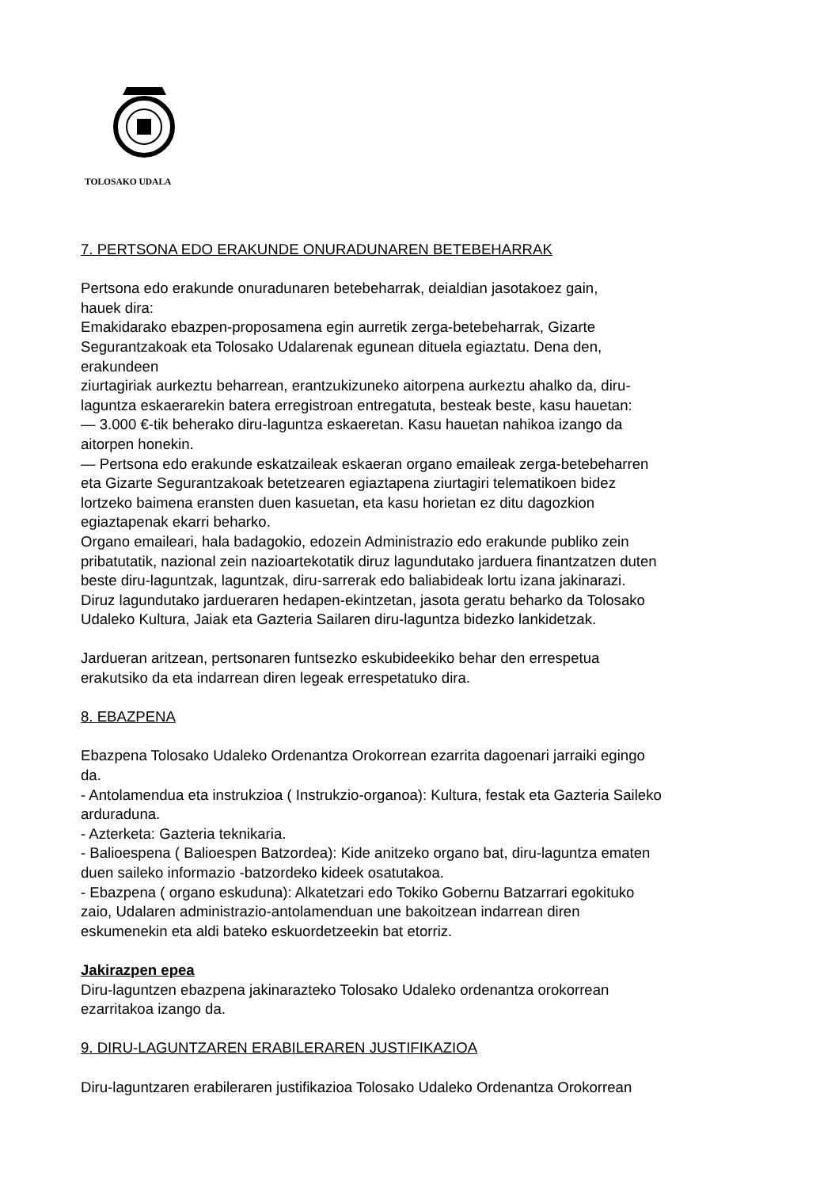TOLOSAKO UDALA
7. PERTSONA EDO ERAKUNDE ONURADUNAREN BETEBEHARRAK
Pertsona edo erakunde onuradunaren betebeharrak, deialdian jasotakoez gain,
hauek dira:
Emakidarako ebazpen-proposamena egin aurretik zerga-betebeharrak, Gizarte
Segurantzakoak eta Tolosako Udalarenak egunean dituela egiaztatu. Dena den,
erakundeen
ziurtagiriak aurkeztu beharrean, erantzukizuneko aitorpena aurkeztu ahalko da, diru-
laguntza eskaerarekin batera erregistroan entregatuta, besteak beste, kasu hauetan:
— 3.000 €-tik beherako diru-laguntza eskaeretan. Kasu hauetan nahikoa izango da
aitorpen honekin.
— Pertsona edo erakunde eskatzaileak eskaeran organo emaileak zerga-betebeharren
eta Gizarte Segurantzakoak betetzearen egiaztapena ziurtagiri telematikoen bidez
lortzeko baimena eransten duen kasuetan, eta kasu horietan ez ditu dagozkion
egiaztapenak ekarri beharko.
Organo emaileari, hala badagokio, edozein Administrazio edo erakunde publiko zein
pribatutatik, nazional zein nazioartekotatik diruz lagundutako jarduera finantzatzen duten
beste diru-laguntzak, laguntzak, diru-sarrerak edo baliabideak lortu izana jakinarazi.
Diruz lagundutako jardueraren hedapen-ekintzetan, jasota geratu beharko da Tolosako
Udaleko Kultura, Jaiak eta Gazteria Sailaren diru-laguntza bidezko lankidetzak.
Jardueran aritzean, pertsonaren funtsezko eskubideekiko behar den errespetua
erakutsiko da eta indarrean diren legeak errespetatuko dira.
8. EBAZPENA
Ebazpena Tolosako Udaleko Ordenantza Orokorrean ezarrita dagoenari jarraiki egingo
da.
- Antolamendua eta instrukzioa ( Instrukzio-organoa): Kultura, festak eta Gazteria Saileko
arduraduna.
- Azterketa: Gazteria teknikaria.
- Balioespena ( Balioespen Batzordea): Kide anitzeko organo bat, diru-laguntza ematen
duen saileko informazio -batzordeko kideek osatutakoa.
- Ebazpena ( organo eskuduna): Alkatetzari edo Tokiko Gobernu Batzarrari egokituko
zaio, Udalaren administrazio-antolamenduan une bakoitzean indarrean diren
eskumenekin eta aldi bateko eskuordetzeekin bat etorriz.
Jakirazpen epea
Diru-laguntzen ebazpena jakinarazteko Tolosako Udaleko ordenantza orokorrean
ezarritakoa izango da.
9. DIRU-LAGUNTZAREN ERABILERAREN JUSTIFIKAZIOA
Diru-laguntzaren erabileraren justifikazioa Tolosako Udaleko Ordenantza Orokorrean